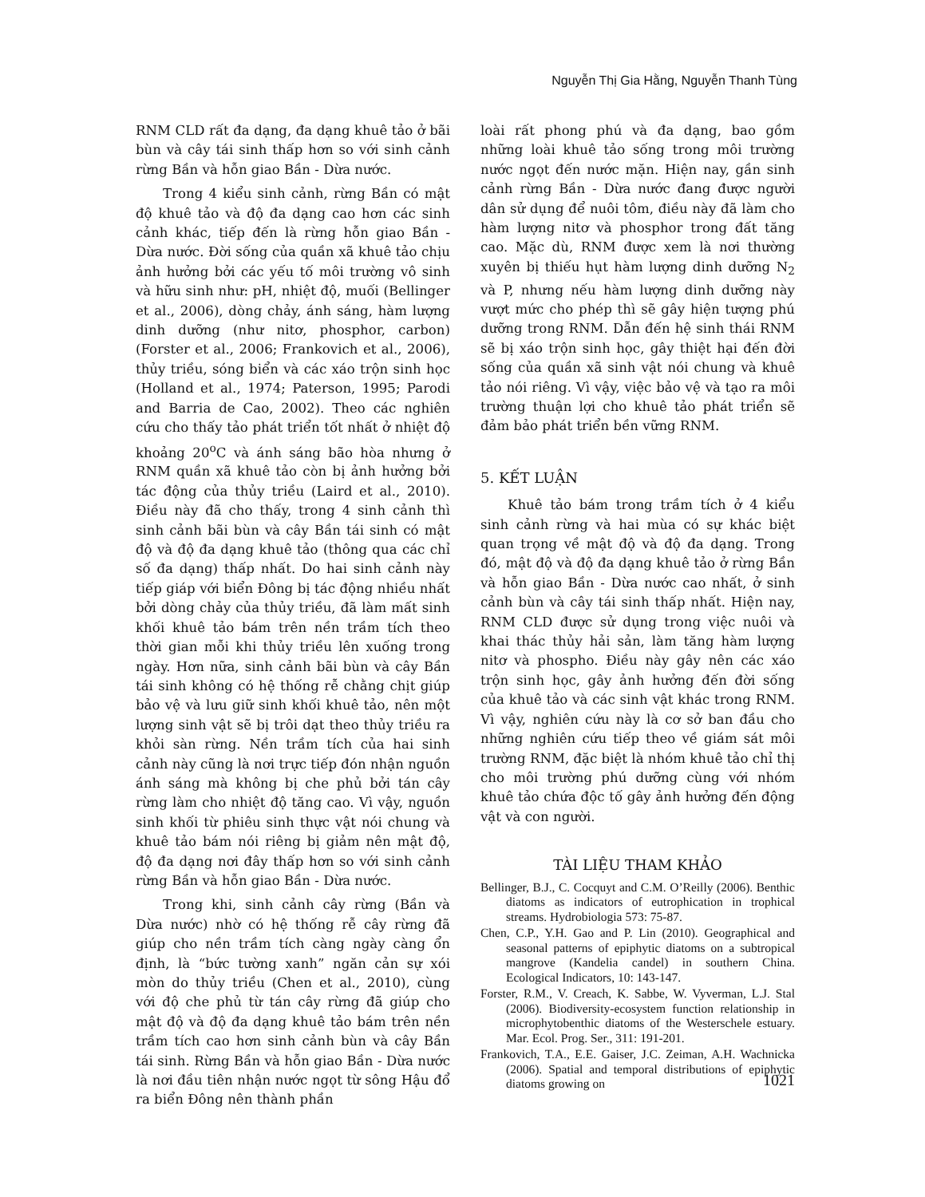Nguyễn Thị Gia Hằng, Nguyễn Thanh Tùng
RNM CLD rất đa dạng, đa dạng khuê tảo ở bãi bùn và cây tái sinh thấp hơn so với sinh cảnh rừng Bần và hỗn giao Bần - Dừa nước.
Trong 4 kiểu sinh cảnh, rừng Bần có mật độ khuê tảo và độ đa dạng cao hơn các sinh cảnh khác, tiếp đến là rừng hỗn giao Bần - Dừa nước. Đời sống của quần xã khuê tảo chịu ảnh hưởng bởi các yếu tố môi trường vô sinh và hữu sinh như: pH, nhiệt độ, muối (Bellinger et al., 2006), dòng chảy, ánh sáng, hàm lượng dinh dưỡng (như nitơ, phosphor, carbon) (Forster et al., 2006; Frankovich et al., 2006), thủy triều, sóng biển và các xáo trộn sinh học (Holland et al., 1974; Paterson, 1995; Parodi and Barria de Cao, 2002). Theo các nghiên cứu cho thấy tảo phát triển tốt nhất ở nhiệt độ khoảng 20<sup>o</sup>C và ánh sáng bão hòa nhưng ở RNM quần xã khuê tảo còn bị ảnh hưởng bởi tác động của thủy triều (Laird et al., 2010). Điều này đã cho thấy, trong 4 sinh cảnh thì sinh cảnh bãi bùn và cây Bần tái sinh có mật độ và độ đa dạng khuê tảo (thông qua các chỉ số đa dạng) thấp nhất. Do hai sinh cảnh này tiếp giáp với biển Đông bị tác động nhiều nhất bởi dòng chảy của thủy triều, đã làm mất sinh khối khuê tảo bám trên nền trầm tích theo thời gian mỗi khi thủy triều lên xuống trong ngày. Hơn nữa, sinh cảnh bãi bùn và cây Bần tái sinh không có hệ thống rễ chằng chịt giúp bảo vệ và lưu giữ sinh khối khuê tảo, nên một lượng sinh vật sẽ bị trôi dạt theo thủy triều ra khỏi sàn rừng. Nền trầm tích của hai sinh cảnh này cũng là nơi trực tiếp đón nhận nguồn ánh sáng mà không bị che phủ bởi tán cây rừng làm cho nhiệt độ tăng cao. Vì vậy, nguồn sinh khối từ phiêu sinh thực vật nói chung và khuê tảo bám nói riêng bị giảm nên mật độ, độ đa dạng nơi đây thấp hơn so với sinh cảnh rừng Bần và hỗn giao Bần - Dừa nước.
Trong khi, sinh cảnh cây rừng (Bần và Dừa nước) nhờ có hệ thống rễ cây rừng đã giúp cho nền trầm tích càng ngày càng ổn định, là “bức tường xanh” ngăn cản sự xói mòn do thủy triều (Chen et al., 2010), cùng với độ che phủ từ tán cây rừng đã giúp cho mật độ và độ đa dạng khuê tảo bám trên nền trầm tích cao hơn sinh cảnh bùn và cây Bần tái sinh. Rừng Bần và hỗn giao Bần - Dừa nước là nơi đầu tiên nhận nước ngọt từ sông Hậu đổ ra biển Đông nên thành phần
loài rất phong phú và đa dạng, bao gồm những loài khuê tảo sống trong môi trường nước ngọt đến nước mặn. Hiện nay, gần sinh cảnh rừng Bần - Dừa nước đang được người dân sử dụng để nuôi tôm, điều này đã làm cho hàm lượng nitơ và phosphor trong đất tăng cao. Mặc dù, RNM được xem là nơi thường xuyên bị thiếu hụt hàm lượng dinh dưỡng N<sub>2</sub> và P, nhưng nếu hàm lượng dinh dưỡng này vượt mức cho phép thì sẽ gây hiện tượng phú dưỡng trong RNM. Dẫn đến hệ sinh thái RNM sẽ bị xáo trộn sinh học, gây thiệt hại đến đời sống của quần xã sinh vật nói chung và khuê tảo nói riêng. Vì vậy, việc bảo vệ và tạo ra môi trường thuận lợi cho khuê tảo phát triển sẽ đảm bảo phát triển bền vững RNM.
5. KẾT LUẬN
Khuê tảo bám trong trầm tích ở 4 kiểu sinh cảnh rừng và hai mùa có sự khác biệt quan trọng về mật độ và độ đa dạng. Trong đó, mật độ và độ đa dạng khuê tảo ở rừng Bần và hỗn giao Bần - Dừa nước cao nhất, ở sinh cảnh bùn và cây tái sinh thấp nhất. Hiện nay, RNM CLD được sử dụng trong việc nuôi và khai thác thủy hải sản, làm tăng hàm lượng nitơ và phospho. Điều này gây nên các xáo trộn sinh học, gây ảnh hưởng đến đời sống của khuê tảo và các sinh vật khác trong RNM. Vì vậy, nghiên cứu này là cơ sở ban đầu cho những nghiên cứu tiếp theo về giám sát môi trường RNM, đặc biệt là nhóm khuê tảo chỉ thị cho môi trường phú dưỡng cùng với nhóm khuê tảo chứa độc tố gây ảnh hưởng đến động vật và con người.
TÀI LIỆU THAM KHẢO
Bellinger, B.J., C. Cocquyt and C.M. O’Reilly (2006). Benthic diatoms as indicators of eutrophication in trophical streams. Hydrobiologia 573: 75-87.
Chen, C.P., Y.H. Gao and P. Lin (2010). Geographical and seasonal patterns of epiphytic diatoms on a subtropical mangrove (Kandelia candel) in southern China. Ecological Indicators, 10: 143-147.
Forster, R.M., V. Creach, K. Sabbe, W. Vyverman, L.J. Stal (2006). Biodiversity-ecosystem function relationship in microphytobenthic diatoms of the Westerschele estuary. Mar. Ecol. Prog. Ser., 311: 191-201.
Frankovich, T.A., E.E. Gaiser, J.C. Zeiman, A.H. Wachnicka (2006). Spatial and temporal distributions of epiphytic diatoms growing on
1021